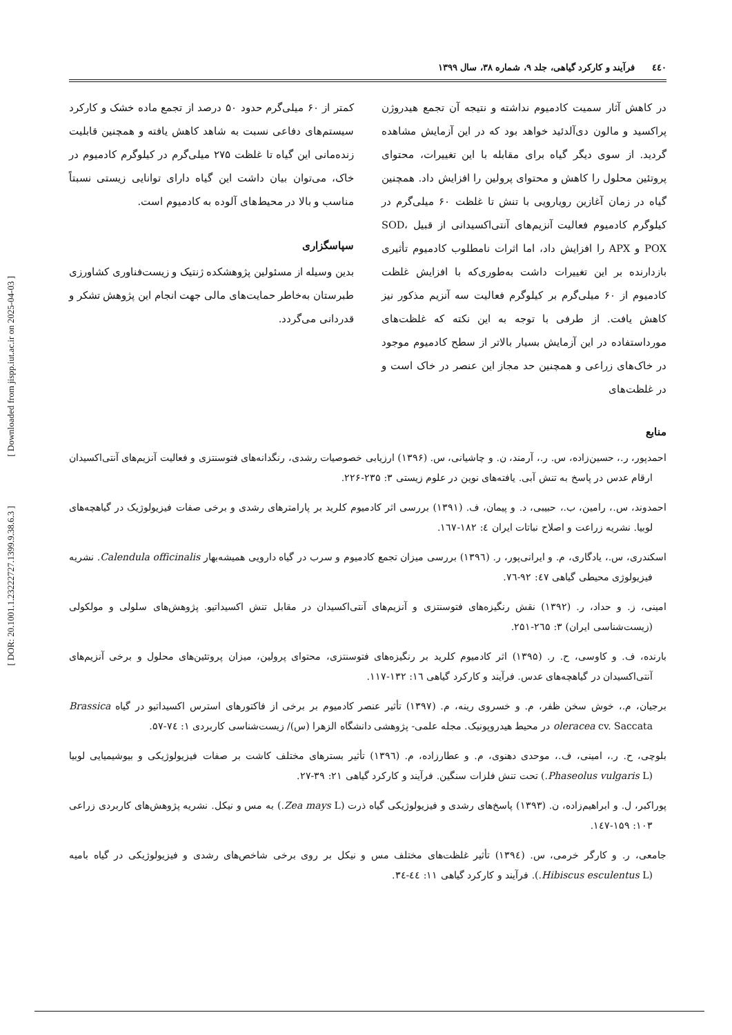[ DOR: 20.1001.1.23222727.1399.9.38.6.3 ] [ Downloaded from jispp.iut.ac.ir on 2025-04-03 ]
٤٤٠ فرآیند و کارکرد گیاهی، جلد ۹، شماره ۳۸، سال ۱۳۹۹
در کاهش آثار سمیت کادمیوم نداشته و نتیجه آن تجمع هیدروژن پراکسید و مالون دی‌آلدئید خواهد بود که در این آزمایش مشاهده گردید. از سوی دیگر گیاه برای مقابله با این تغییرات، محتوای پروتئین محلول را کاهش و محتوای پرولین را افزایش داد. همچنین گیاه در زمان آغازین رویارویی با تنش تا غلظت ۶۰ میلی‌گرم در کیلوگرم کادمیوم فعالیت آنزیم‌های آنتی‌اکسیدانی از قبیل SOD، POX و APX را افزایش داد، اما اثرات نامطلوب کادمیوم تأثیری بازدارنده بر این تغییرات داشت به‌طوری‌که با افزایش غلظت کادمیوم از ۶۰ میلی‌گرم بر کیلوگرم فعالیت سه آنزیم مذکور نیز کاهش یافت. از طرفی با توجه به این نکته که غلظت‌های مورداستفاده در این آزمایش بسیار بالاتر از سطح کادمیوم موجود در خاک‌های زراعی و همچنین حد مجاز این عنصر در خاک است و در غلظت‌های
کمتر از ۶۰ میلی‌گرم حدود ۵۰ درصد از تجمع ماده خشک و کارکرد سیستم‌های دفاعی نسبت به شاهد کاهش یافته و همچنین قابلیت زنده‌مانی این گیاه تا غلظت ۲۷۵ میلی‌گرم در کیلوگرم کادمیوم در خاک، می‌توان بیان داشت این گیاه دارای توانایی زیستی نسبتاً مناسب و بالا در محیط‌های آلوده به کادمیوم است.
سپاسگزاری
بدین وسیله از مسئولین پژوهشکده ژنتیک و زیست‌فناوری کشاورزی طبرستان به‌خاطر حمایت‌های مالی جهت انجام این پژوهش تشکر و قدردانی می‌گردد.
منابع
احمدپور، ر.، حسین‌زاده، س. ر.، آرمند، ن. و چاشیانی، س. (۱۳۹۶) ارزیابی خصوصیات رشدی، رنگدانه‌های فتوسنتزی و فعالیت آنزیم‌های آنتی‌اکسیدان ارقام عدس در پاسخ به تنش آبی. یافته‌های نوین در علوم زیستی ۳: ۲۳۵-۲۲۶.
احمدوند، س.، رامین، ب.، حبیبی، د. و پیمان، ف. (۱۳۹۱) بررسی اثر کادمیوم کلرید بر پارامترهای رشدی و برخی صفات فیزیولوژیک در گیاهچه‌های لوبیا. نشریه زراعت و اصلاح نباتات ایران ٤: ۱۸۲-۱٦۷.
اسکندری، س.، یادگاری، م. و ایرانی‌پور، ر. (۱۳۹٦) بررسی میزان تجمع کادمیوم و سرب در گیاه دارویی همیشه‌بهار Calendula officinalis. نشریه فیزیولوژی محیطی گیاهی ٤۷: ۹۲-۷٦.
امینی، ز. و حداد، ر. (۱۳۹۲) نقش رنگیزه‌های فتوسنتزی و آنزیم‌های آنتی‌اکسیدان در مقابل تنش اکسیداتیو. پژوهش‌های سلولی و مولکولی (زیست‌شناسی ایران) ۳: ۲٦۵-۲۵۱.
بارنده، ف. و کاوسی، ح. ر. (۱۳۹۵) اثر کادمیوم کلرید بر رنگیزه‌های فتوسنتزی، محتوای پرولین، میزان پروتئین‌های محلول و برخی آنزیم‌های آنتی‌اکسیدان در گیاهچه‌های عدس. فرآیند و کارکرد گیاهی ۱٦: ۱۳۲-۱۱۷.
برجیان، م.، خوش سخن ظفر، م. و خسروی رینه، م. (۱۳۹۷) تأثیر عنصر کادمیوم بر برخی از فاکتورهای استرس اکسیداتیو در گیاه Brassica oleracea cv. Saccata در محیط هیدروپونیک. مجله علمی- پژوهشی دانشگاه الزهرا (س)/ زیست‌شناسی کاربردی ۱: ۷٤-۵۷.
بلوچی، ح. ر.، امینی، ف.، موحدی دهنوی، م. و عطارزاده، م. (۱۳۹٦) تأثیر بسترهای مختلف کاشت بر صفات فیزیولوژیکی و بیوشیمیایی لوبیا (Phaseolus vulgaris L.) تحت تنش فلزات سنگین. فرآیند و کارکرد گیاهی ۲۱: ۳۹-۲۷.
پوراکبر، ل. و ابراهیم‌زاده، ن. (۱۳۹۳) پاسخ‌های رشدی و فیزیولوژیکی گیاه ذرت (Zea mays L.) به مس و نیکل. نشریه پژوهش‌های کاربردی زراعی ۱۰۳: ۱۵۹-۱٤۷.
جامعی، ر. و کارگر خرمی، س. (۱۳۹٤) تأثیر غلظت‌های مختلف مس و نیکل بر روی برخی شاخص‌های رشدی و فیزیولوژیکی در گیاه بامیه (Hibiscus esculentus L.). فرآیند و کارکرد گیاهی ۱۱: ٤٤-۳٤.